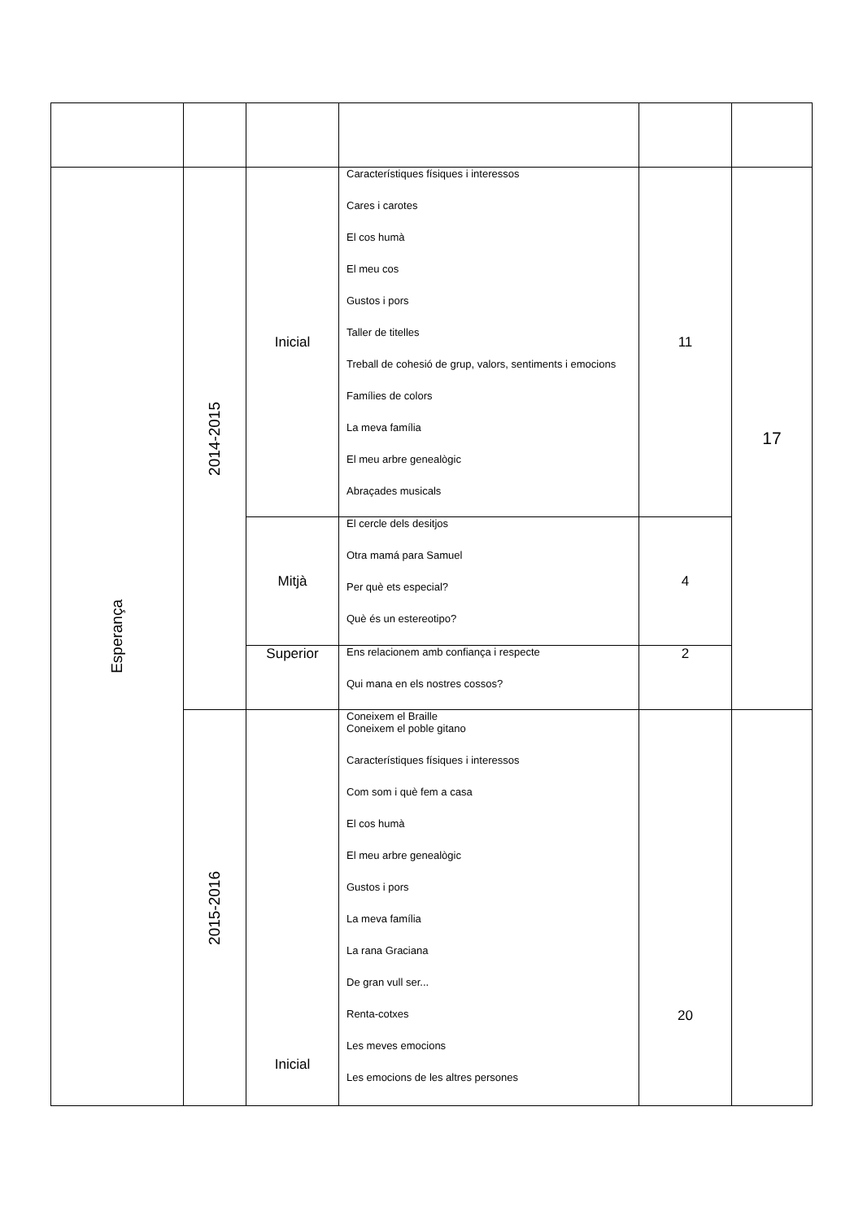| Esperança | 2014-2015 | Inicial | Característiques físiques i interessos Cares i carotes El cos humà El meu cos Gustos i pors Taller de titelles Treball de cohesió de grup, valors, sentiments i emocions Famílies de colors La meva família El meu arbre genealògic Abraçades musicals | 11 | 17 |
| | | Mitjà | El cercle dels desitjos Otra mamá para Samuel Per què ets especial? Què és un estereotipo? | 4 | |
| | | Superior | Ens relacionem amb confiança i respecte Qui mana en els nostres cossos? | 2 | |
| | 2015-2016 | Inicial | Coneixem el Braille Coneixem el poble gitano Característiques físiques i interessos Com som i què fem a casa El cos humà El meu arbre genealògic Gustos i pors La meva família La rana Graciana De gran vull ser... Renta-cotxes Les meves emocions Les emocions de les altres persones | 20 | |